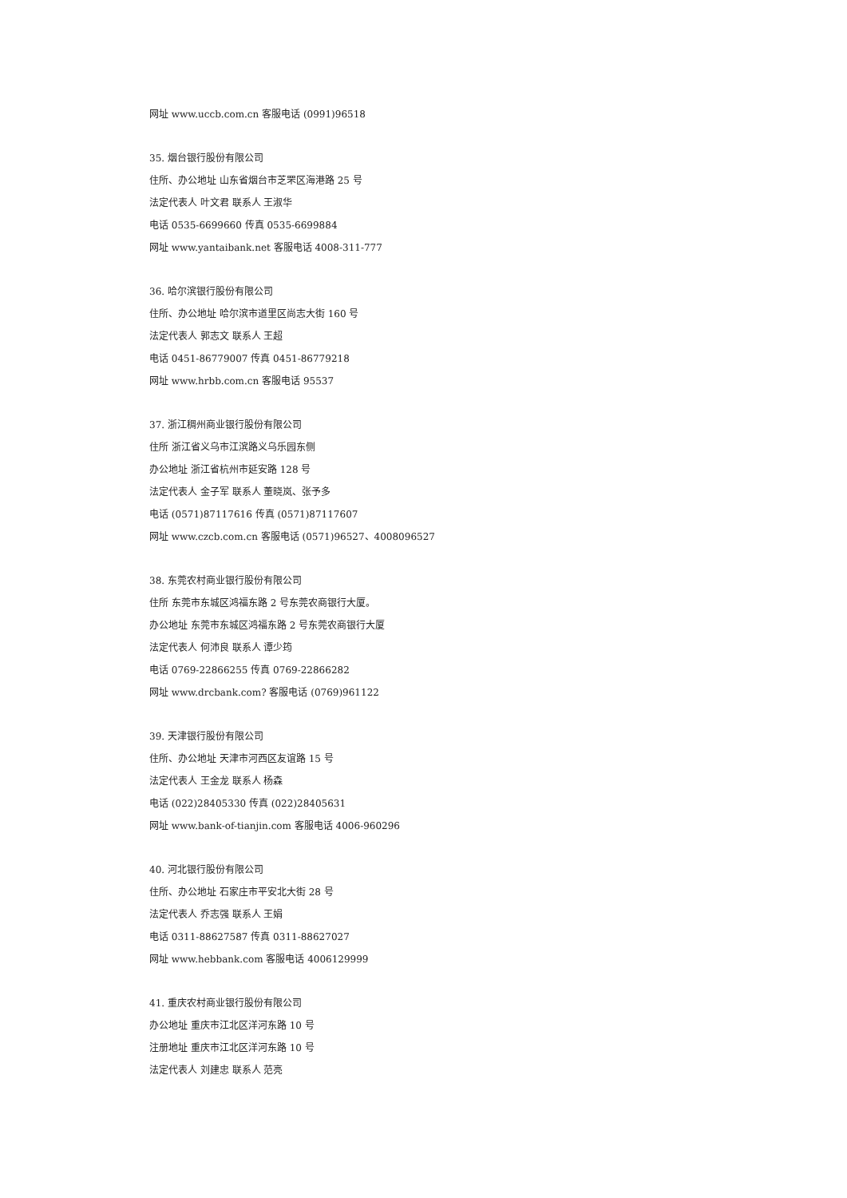网址 www.uccb.com.cn 客服电话 (0991)96518
35. 烟台银行股份有限公司
住所、办公地址 山东省烟台市芝罘区海港路 25 号
法定代表人 叶文君 联系人 王淑华
电话 0535-6699660 传真 0535-6699884
网址 www.yantaibank.net 客服电话 4008-311-777
36. 哈尔滨银行股份有限公司
住所、办公地址 哈尔滨市道里区尚志大街 160 号
法定代表人 郭志文 联系人 王超
电话 0451-86779007 传真 0451-86779218
网址 www.hrbb.com.cn 客服电话 95537
37. 浙江稠州商业银行股份有限公司
住所 浙江省义乌市江滨路义乌乐园东侧
办公地址 浙江省杭州市延安路 128 号
法定代表人 金子军 联系人 董晓岚、张予多
电话 (0571)87117616 传真 (0571)87117607
网址 www.czcb.com.cn 客服电话 (0571)96527、4008096527
38. 东莞农村商业银行股份有限公司
住所 东莞市东城区鸿福东路 2 号东莞农商银行大厦。
办公地址 东莞市东城区鸿福东路 2 号东莞农商银行大厦
法定代表人 何沛良 联系人 谭少筠
电话 0769-22866255 传真 0769-22866282
网址 www.drcbank.com? 客服电话 (0769)961122
39. 天津银行股份有限公司
住所、办公地址 天津市河西区友谊路 15 号
法定代表人 王金龙 联系人 杨森
电话 (022)28405330 传真 (022)28405631
网址 www.bank-of-tianjin.com 客服电话 4006-960296
40. 河北银行股份有限公司
住所、办公地址 石家庄市平安北大街 28 号
法定代表人 乔志强 联系人 王娟
电话 0311-88627587 传真 0311-88627027
网址 www.hebbank.com 客服电话 4006129999
41. 重庆农村商业银行股份有限公司
办公地址 重庆市江北区洋河东路 10 号
注册地址 重庆市江北区洋河东路 10 号
法定代表人 刘建忠 联系人 范亮